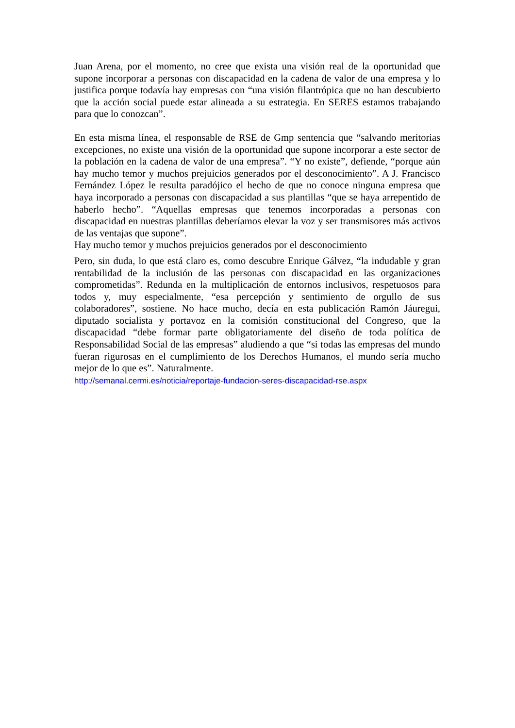Juan Arena, por el momento, no cree que exista una visión real de la oportunidad que supone incorporar a personas con discapacidad en la cadena de valor de una empresa y lo justifica porque todavía hay empresas con “una visión filantrópica que no han descubierto que la acción social puede estar alineada a su estrategia. En SERES estamos trabajando para que lo conozcan”.
En esta misma línea, el responsable de RSE de Gmp sentencia que “salvando meritorias excepciones, no existe una visión de la oportunidad que supone incorporar a este sector de la población en la cadena de valor de una empresa”. “Y no existe”, defiende, “porque aún hay mucho temor y muchos prejuicios generados por el desconocimiento”. A J. Francisco Fernández López le resulta paradójico el hecho de que no conoce ninguna empresa que haya incorporado a personas con discapacidad a sus plantillas “que se haya arrepentido de haberlo hecho”. “Aquellas empresas que tenemos incorporadas a personas con discapacidad en nuestras plantillas deberíamos elevar la voz y ser transmisores más activos de las ventajas que supone”.
Hay mucho temor y muchos prejuicios generados por el desconocimiento
Pero, sin duda, lo que está claro es, como descubre Enrique Gálvez, “la indudable y gran rentabilidad de la inclusión de las personas con discapacidad en las organizaciones comprometidas”. Redunda en la multiplicación de entornos inclusivos, respetuosos para todos y, muy especialmente, “esa percepción y sentimiento de orgullo de sus colaboradores”, sostiene. No hace mucho, decía en esta publicación Ramón Jáuregui, diputado socialista y portavoz en la comisión constitucional del Congreso, que la discapacidad “debe formar parte obligatoriamente del diseño de toda política de Responsabilidad Social de las empresas” aludiendo a que “si todas las empresas del mundo fueran rigurosas en el cumplimiento de los Derechos Humanos, el mundo sería mucho mejor de lo que es”. Naturalmente.
http://semanal.cermi.es/noticia/reportaje-fundacion-seres-discapacidad-rse.aspx